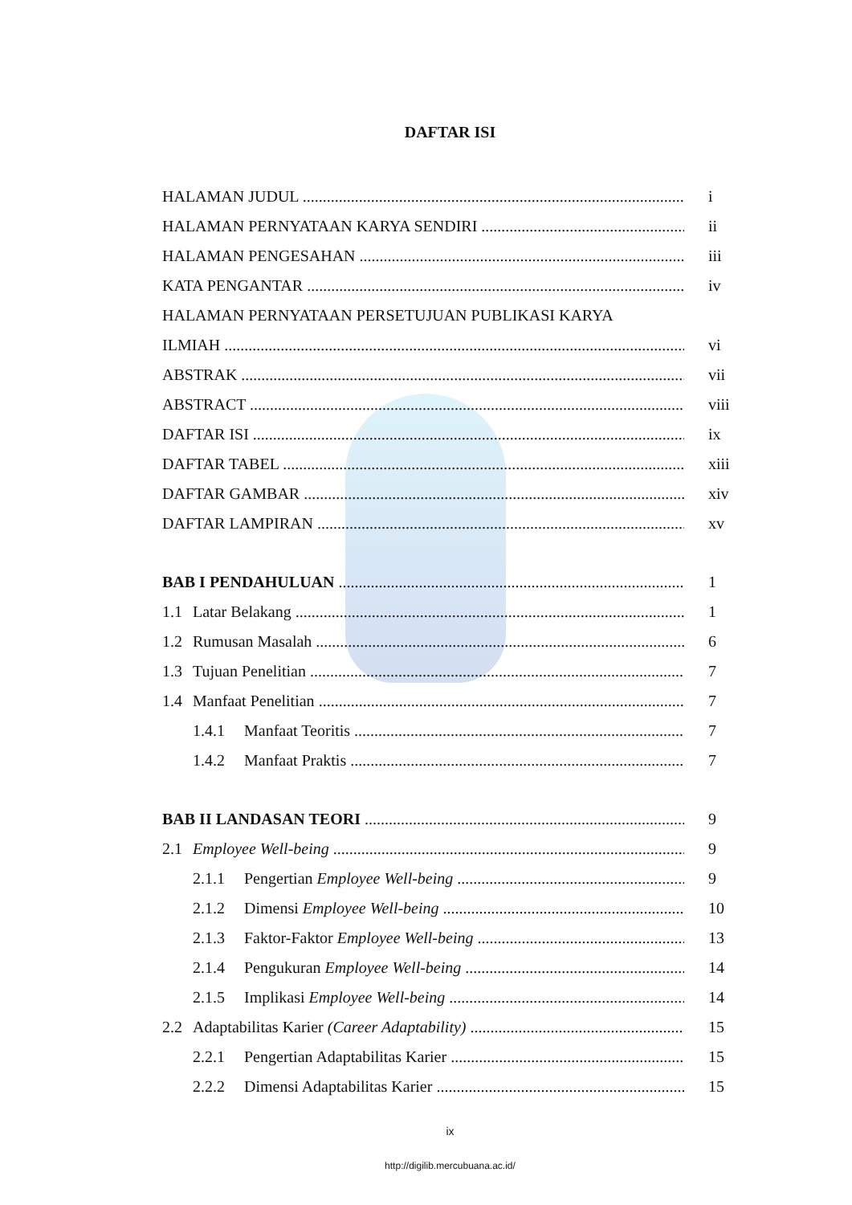DAFTAR ISI
HALAMAN JUDUL i
HALAMAN PERNYATAAN KARYA SENDIRI ii
HALAMAN PENGESAHAN iii
KATA PENGANTAR iv
HALAMAN PERNYATAAN PERSETUJUAN PUBLIKASI KARYA
ILMIAH vi
ABSTRAK vii
ABSTRACT viii
DAFTAR ISI ix
DAFTAR TABEL xiii
DAFTAR GAMBAR xiv
DAFTAR LAMPIRAN xv
BAB I PENDAHULUAN 1
1.1 Latar Belakang 1
1.2 Rumusan Masalah 6
1.3 Tujuan Penelitian 7
1.4 Manfaat Penelitian 7
1.4.1 Manfaat Teoritis 7
1.4.2 Manfaat Praktis 7
BAB II LANDASAN TEORI 9
2.1 Employee Well-being 9
2.1.1 Pengertian Employee Well-being 9
2.1.2 Dimensi Employee Well-being 10
2.1.3 Faktor-Faktor Employee Well-being 13
2.1.4 Pengukuran Employee Well-being 14
2.1.5 Implikasi Employee Well-being 14
2.2 Adaptabilitas Karier (Career Adaptability) 15
2.2.1 Pengertian Adaptabilitas Karier 15
2.2.2 Dimensi Adaptabilitas Karier 15
ix
http://digilib.mercubuana.ac.id/